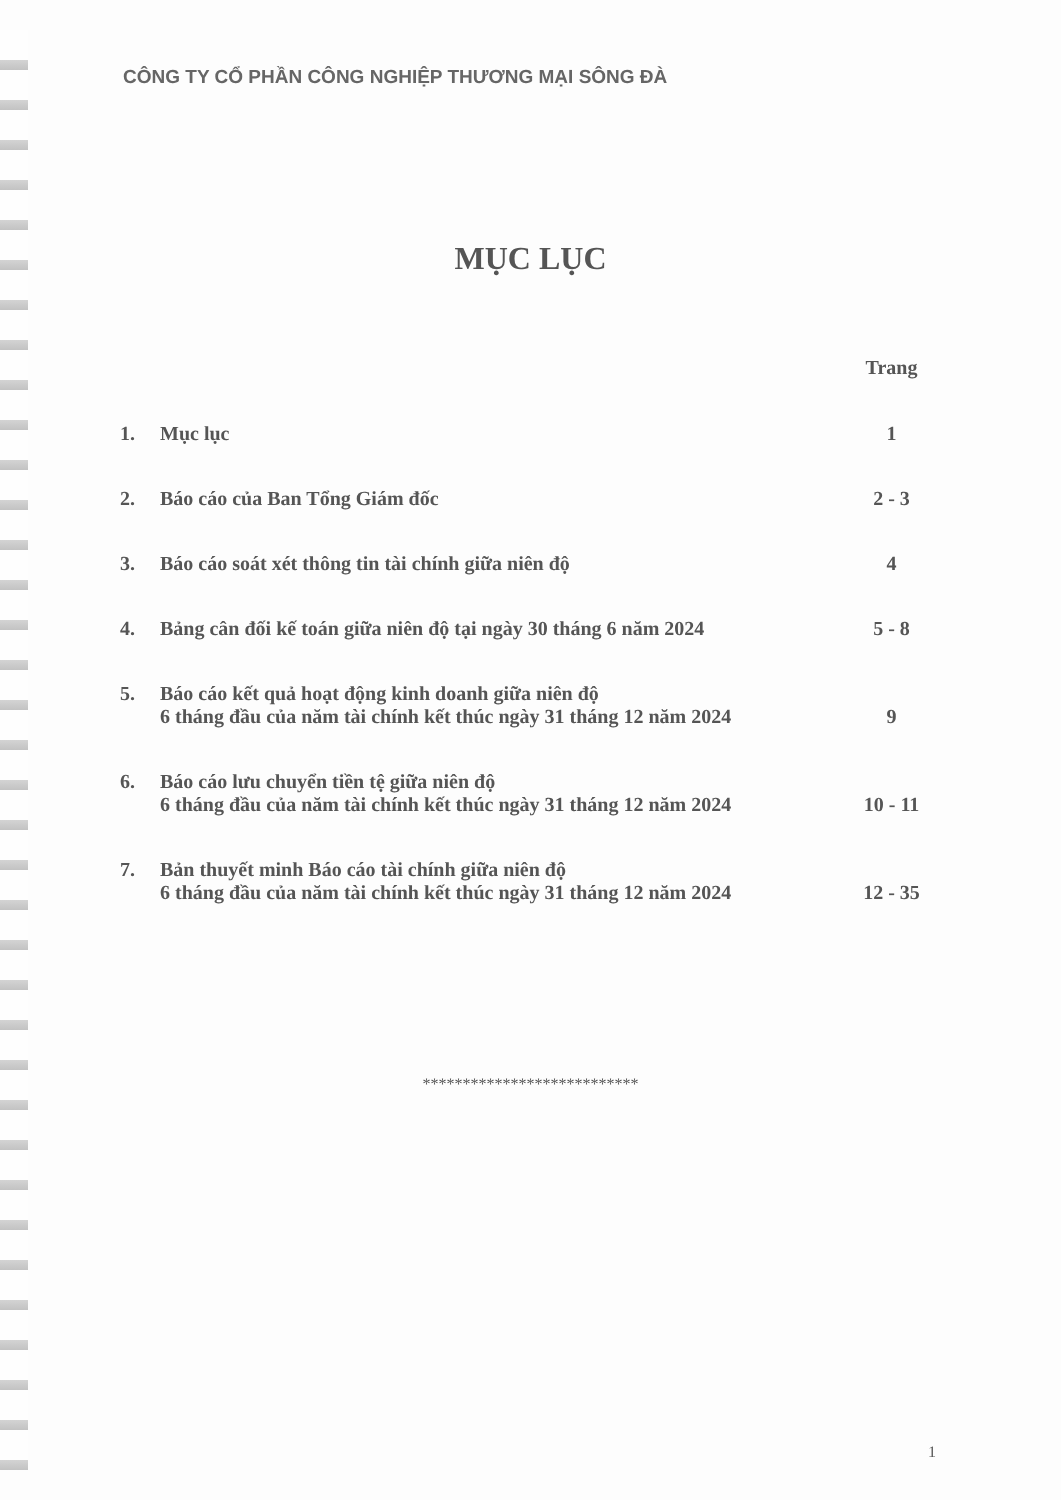CÔNG TY CỔ PHẦN CÔNG NGHIỆP THƯƠNG MẠI SÔNG ĐÀ
MỤC LỤC
| | | Trang |
| 1. | Mục lục | 1 |
| 2. | Báo cáo của Ban Tổng Giám đốc | 2 - 3 |
| 3. | Báo cáo soát xét thông tin tài chính giữa niên độ | 4 |
| 4. | Bảng cân đối kế toán giữa niên độ tại ngày 30 tháng 6 năm 2024 | 5 - 8 |
| 5. | Báo cáo kết quả hoạt động kinh doanh giữa niên độ 6 tháng đầu của năm tài chính kết thúc ngày 31 tháng 12 năm 2024 | 9 |
| 6. | Báo cáo lưu chuyển tiền tệ giữa niên độ 6 tháng đầu của năm tài chính kết thúc ngày 31 tháng 12 năm 2024 | 10 - 11 |
| 7. | Bản thuyết minh Báo cáo tài chính giữa niên độ 6 tháng đầu của năm tài chính kết thúc ngày 31 tháng 12 năm 2024 | 12 - 35 |
***************************
1